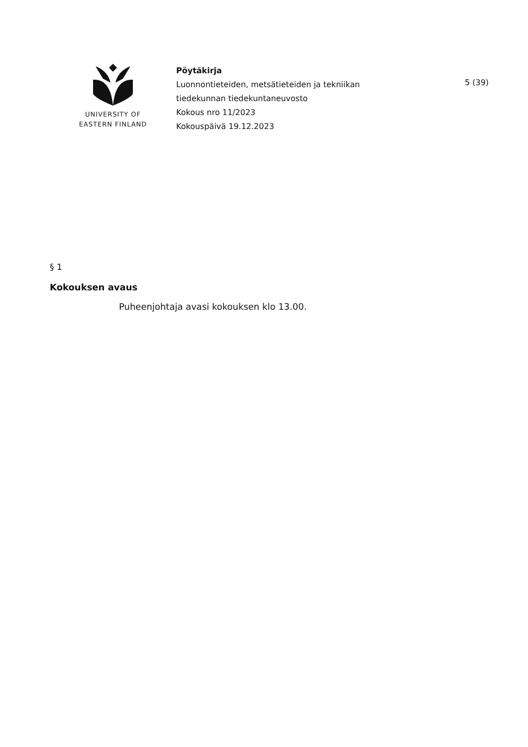UNIVERSITY OF
EASTERN FINLAND
Pöytäkirja
Luonnontieteiden, metsätieteiden ja tekniikan
tiedekunnan tiedekuntaneuvosto
Kokous nro 11/2023
Kokouspäivä 19.12.2023
5 (39)
§ 1
Kokouksen avaus
Puheenjohtaja avasi kokouksen klo 13.00.